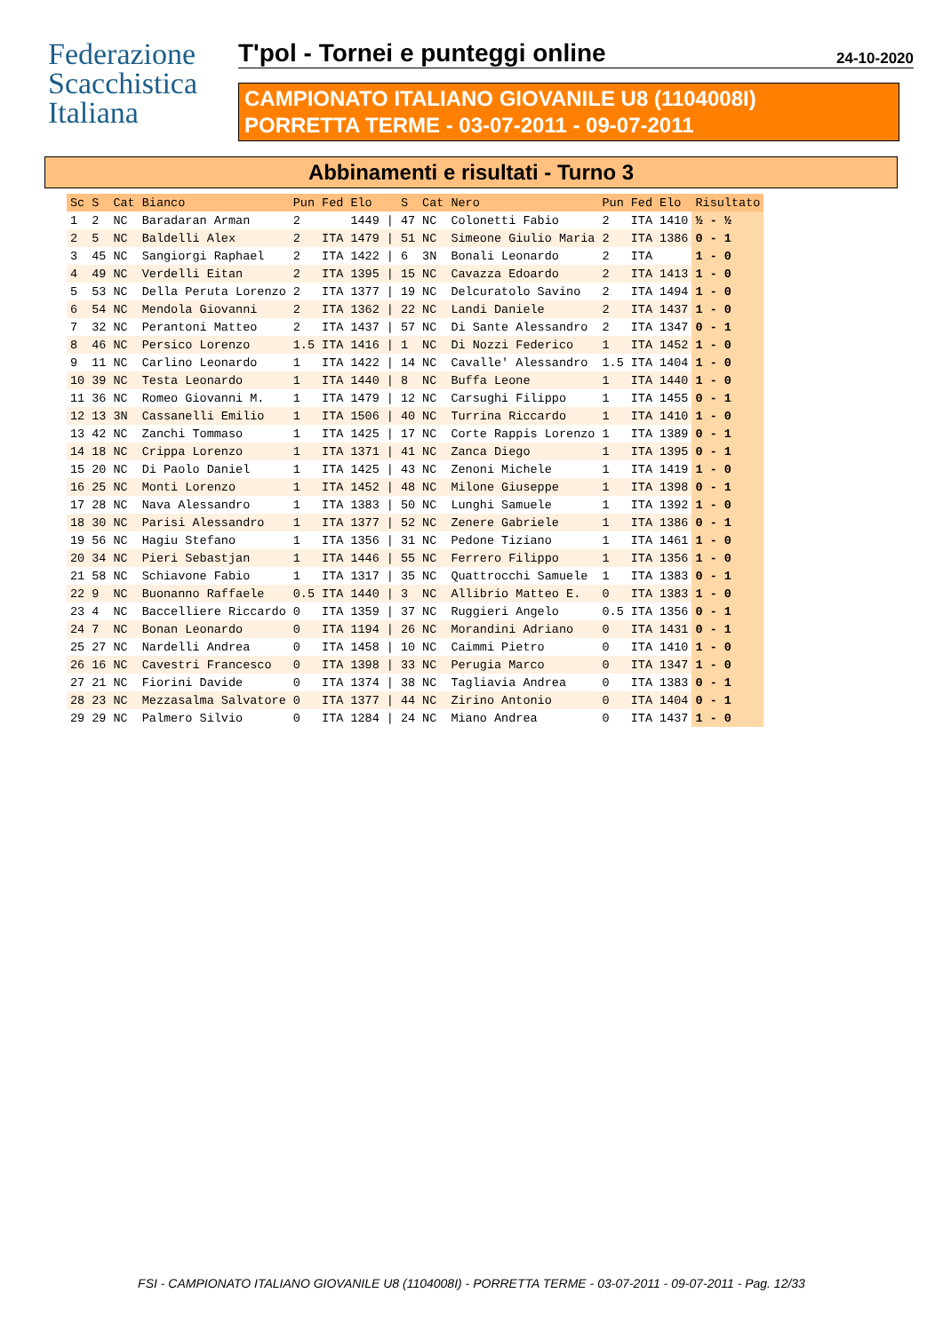Federazione
Scacchistica
Italiana
T'pol - Tornei e punteggi online 24-10-2020
CAMPIONATO ITALIANO GIOVANILE U8 (1104008I)
PORRETTA TERME - 03-07-2011 - 09-07-2011
Abbinamenti e risultati - Turno 3
| Sc | S | Cat | Bianco | Pun | Fed | Elo | | S | Cat | Nero | Pun | Fed | Elo | Risultato |
| --- | --- | --- | --- | --- | --- | --- | --- | --- | --- | --- | --- | --- | --- | --- |
| 1 | 2 | NC | Baradaran Arman | 2 | | 1449 | / | 47 | NC | Colonetti Fabio | 2 | ITA | 1410 | ½ - ½ |
| 2 | 5 | NC | Baldelli Alex | 2 | ITA | 1479 | / | 51 | NC | Simeone Giulio Maria | 2 | ITA | 1386 | 0 - 1 |
| 3 | 45 | NC | Sangiorgi Raphael | 2 | ITA | 1422 | / | 6 | 3N | Bonali Leonardo | 2 | ITA | | 1 - 0 |
| 4 | 49 | NC | Verdelli Eitan | 2 | ITA | 1395 | / | 15 | NC | Cavazza Edoardo | 2 | ITA | 1413 | 1 - 0 |
| 5 | 53 | NC | Della Peruta Lorenzo | 2 | ITA | 1377 | / | 19 | NC | Delcuratolo Savino | 2 | ITA | 1494 | 1 - 0 |
| 6 | 54 | NC | Mendola Giovanni | 2 | ITA | 1362 | / | 22 | NC | Landi Daniele | 2 | ITA | 1437 | 1 - 0 |
| 7 | 32 | NC | Perantoni Matteo | 2 | ITA | 1437 | / | 57 | NC | Di Sante Alessandro | 2 | ITA | 1347 | 0 - 1 |
| 8 | 46 | NC | Persico Lorenzo | 1.5 | ITA | 1416 | / | 1 | NC | Di Nozzi Federico | 1 | ITA | 1452 | 1 - 0 |
| 9 | 11 | NC | Carlino Leonardo | 1 | ITA | 1422 | / | 14 | NC | Cavalle' Alessandro | 1.5 | ITA | 1404 | 1 - 0 |
| 10 | 39 | NC | Testa Leonardo | 1 | ITA | 1440 | / | 8 | NC | Buffa Leone | 1 | ITA | 1440 | 1 - 0 |
| 11 | 36 | NC | Romeo Giovanni M. | 1 | ITA | 1479 | / | 12 | NC | Carsughi Filippo | 1 | ITA | 1455 | 0 - 1 |
| 12 | 13 | 3N | Cassanelli Emilio | 1 | ITA | 1506 | / | 40 | NC | Turrina Riccardo | 1 | ITA | 1410 | 1 - 0 |
| 13 | 42 | NC | Zanchi Tommaso | 1 | ITA | 1425 | / | 17 | NC | Corte Rappis Lorenzo | 1 | ITA | 1389 | 0 - 1 |
| 14 | 18 | NC | Crippa Lorenzo | 1 | ITA | 1371 | / | 41 | NC | Zanca Diego | 1 | ITA | 1395 | 0 - 1 |
| 15 | 20 | NC | Di Paolo Daniel | 1 | ITA | 1425 | / | 43 | NC | Zenoni Michele | 1 | ITA | 1419 | 1 - 0 |
| 16 | 25 | NC | Monti Lorenzo | 1 | ITA | 1452 | / | 48 | NC | Milone Giuseppe | 1 | ITA | 1398 | 0 - 1 |
| 17 | 28 | NC | Nava Alessandro | 1 | ITA | 1383 | / | 50 | NC | Lunghi Samuele | 1 | ITA | 1392 | 1 - 0 |
| 18 | 30 | NC | Parisi Alessandro | 1 | ITA | 1377 | / | 52 | NC | Zenere Gabriele | 1 | ITA | 1386 | 0 - 1 |
| 19 | 56 | NC | Hagiu Stefano | 1 | ITA | 1356 | / | 31 | NC | Pedone Tiziano | 1 | ITA | 1461 | 1 - 0 |
| 20 | 34 | NC | Pieri Sebastjan | 1 | ITA | 1446 | / | 55 | NC | Ferrero Filippo | 1 | ITA | 1356 | 1 - 0 |
| 21 | 58 | NC | Schiavone Fabio | 1 | ITA | 1317 | / | 35 | NC | Quattrocchi Samuele | 1 | ITA | 1383 | 0 - 1 |
| 22 | 9 | NC | Buonanno Raffaele | 0.5 | ITA | 1440 | / | 3 | NC | Allibrio Matteo E. | 0 | ITA | 1383 | 1 - 0 |
| 23 | 4 | NC | Baccelliere Riccardo | 0 | ITA | 1359 | / | 37 | NC | Ruggieri Angelo | 0.5 | ITA | 1356 | 0 - 1 |
| 24 | 7 | NC | Bonan Leonardo | 0 | ITA | 1194 | / | 26 | NC | Morandini Adriano | 0 | ITA | 1431 | 0 - 1 |
| 25 | 27 | NC | Nardelli Andrea | 0 | ITA | 1458 | / | 10 | NC | Caimmi Pietro | 0 | ITA | 1410 | 1 - 0 |
| 26 | 16 | NC | Cavestri Francesco | 0 | ITA | 1398 | / | 33 | NC | Perugia Marco | 0 | ITA | 1347 | 1 - 0 |
| 27 | 21 | NC | Fiorini Davide | 0 | ITA | 1374 | / | 38 | NC | Tagliavia Andrea | 0 | ITA | 1383 | 0 - 1 |
| 28 | 23 | NC | Mezzasalma Salvatore | 0 | ITA | 1377 | / | 44 | NC | Zirino Antonio | 0 | ITA | 1404 | 0 - 1 |
| 29 | 29 | NC | Palmero Silvio | 0 | ITA | 1284 | / | 24 | NC | Miano Andrea | 0 | ITA | 1437 | 1 - 0 |
FSI - CAMPIONATO ITALIANO GIOVANILE U8 (1104008I) - PORRETTA TERME - 03-07-2011 - 09-07-2011 - Pag. 12/33